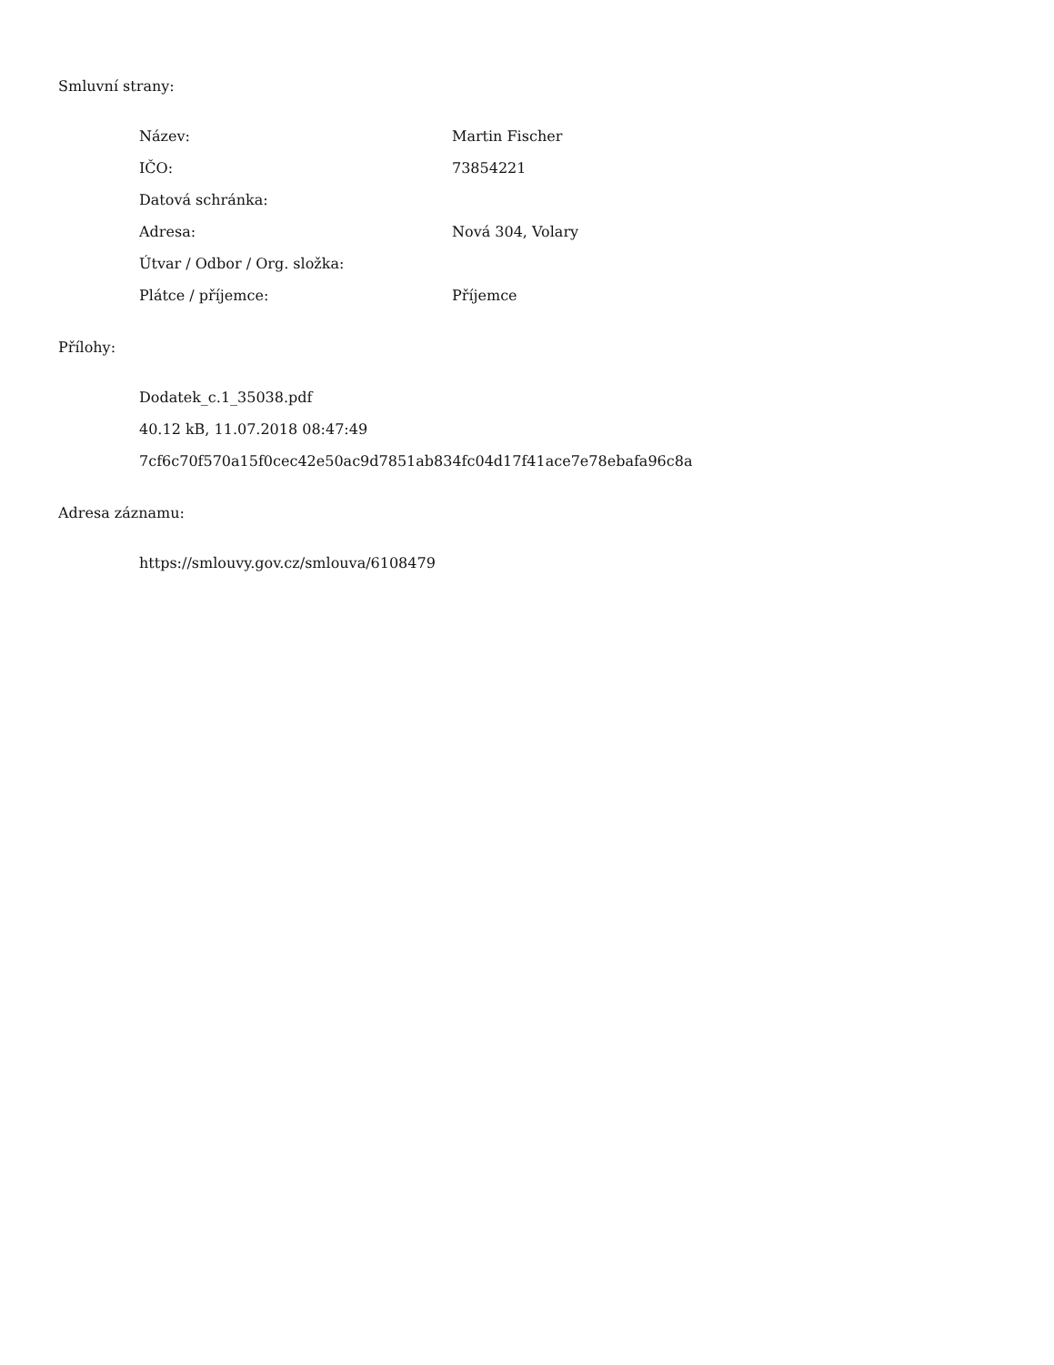Smluvní strany:
| Název: | Martin Fischer |
| IČO: | 73854221 |
| Datová schránka: | |
| Adresa: | Nová 304, Volary |
| Útvar / Odbor / Org. složka: | |
| Plátce / příjemce: | Příjemce |
Přílohy:
Dodatek_c.1_35038.pdf
40.12 kB, 11.07.2018 08:47:49
7cf6c70f570a15f0cec42e50ac9d7851ab834fc04d17f41ace7e78ebafa96c8a
Adresa záznamu:
https://smlouvy.gov.cz/smlouva/6108479